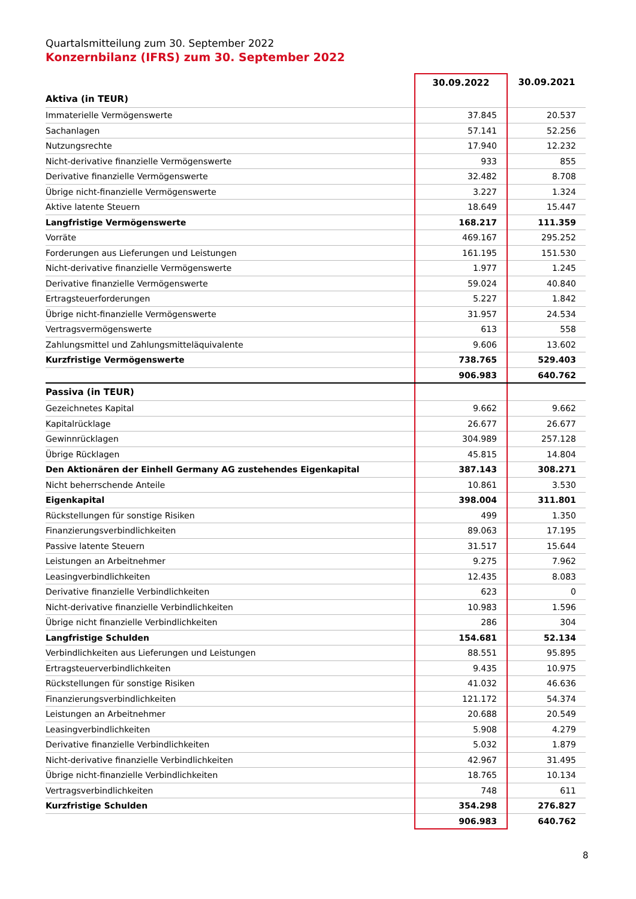Quartalsmitteilung zum 30. September 2022
Konzernbilanz (IFRS) zum 30. September 2022
| | 30.09.2022 | 30.09.2021 |
| --- | --- | --- |
| Aktiva (in TEUR) | | |
| Immaterielle Vermögenswerte | 37.845 | 20.537 |
| Sachanlagen | 57.141 | 52.256 |
| Nutzungsrechte | 17.940 | 12.232 |
| Nicht-derivative finanzielle Vermögenswerte | 933 | 855 |
| Derivative finanzielle Vermögenswerte | 32.482 | 8.708 |
| Übrige nicht-finanzielle Vermögenswerte | 3.227 | 1.324 |
| Aktive latente Steuern | 18.649 | 15.447 |
| Langfristige Vermögenswerte | 168.217 | 111.359 |
| Vorräte | 469.167 | 295.252 |
| Forderungen aus Lieferungen und Leistungen | 161.195 | 151.530 |
| Nicht-derivative finanzielle Vermögenswerte | 1.977 | 1.245 |
| Derivative finanzielle Vermögenswerte | 59.024 | 40.840 |
| Ertragsteuerforderungen | 5.227 | 1.842 |
| Übrige nicht-finanzielle Vermögenswerte | 31.957 | 24.534 |
| Vertragsvermögenswerte | 613 | 558 |
| Zahlungsmittel und Zahlungsmitteläquivalente | 9.606 | 13.602 |
| Kurzfristige Vermögenswerte | 738.765 | 529.403 |
| | 906.983 | 640.762 |
| Passiva (in TEUR) | | |
| Gezeichnetes Kapital | 9.662 | 9.662 |
| Kapitalrücklage | 26.677 | 26.677 |
| Gewinnrücklagen | 304.989 | 257.128 |
| Übrige Rücklagen | 45.815 | 14.804 |
| Den Aktionären der Einhell Germany AG zustehendes Eigenkapital | 387.143 | 308.271 |
| Nicht beherrschende Anteile | 10.861 | 3.530 |
| Eigenkapital | 398.004 | 311.801 |
| Rückstellungen für sonstige Risiken | 499 | 1.350 |
| Finanzierungsverbindlichkeiten | 89.063 | 17.195 |
| Passive latente Steuern | 31.517 | 15.644 |
| Leistungen an Arbeitnehmer | 9.275 | 7.962 |
| Leasingverbindlichkeiten | 12.435 | 8.083 |
| Derivative finanzielle Verbindlichkeiten | 623 | 0 |
| Nicht-derivative finanzielle Verbindlichkeiten | 10.983 | 1.596 |
| Übrige nicht finanzielle Verbindlichkeiten | 286 | 304 |
| Langfristige Schulden | 154.681 | 52.134 |
| Verbindlichkeiten aus Lieferungen und Leistungen | 88.551 | 95.895 |
| Ertragsteuerverbindlichkeiten | 9.435 | 10.975 |
| Rückstellungen für sonstige Risiken | 41.032 | 46.636 |
| Finanzierungsverbindlichkeiten | 121.172 | 54.374 |
| Leistungen an Arbeitnehmer | 20.688 | 20.549 |
| Leasingverbindlichkeiten | 5.908 | 4.279 |
| Derivative finanzielle Verbindlichkeiten | 5.032 | 1.879 |
| Nicht-derivative finanzielle Verbindlichkeiten | 42.967 | 31.495 |
| Übrige nicht-finanzielle Verbindlichkeiten | 18.765 | 10.134 |
| Vertragsverbindlichkeiten | 748 | 611 |
| Kurzfristige Schulden | 354.298 | 276.827 |
| | 906.983 | 640.762 |
8